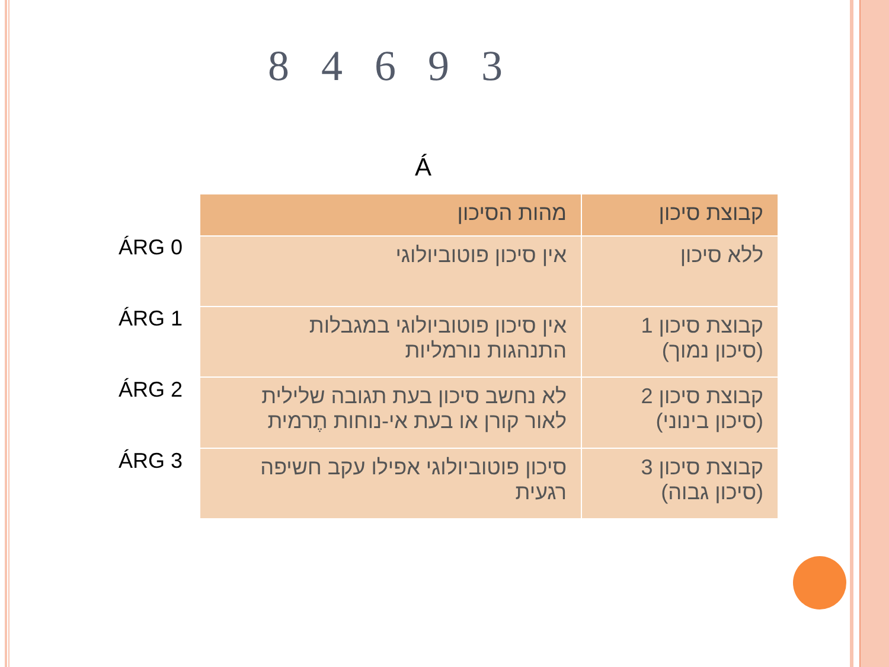8 4 6 9 3
Á
ÁRG 0
ÁRG 1
ÁRG 2
ÁRG 3
| קבוצת סיכון | מהות הסיכון |
| --- | --- |
| ללא סיכון | אין סיכון פוטוביולוגי |
| קבוצת סיכון 1 (סיכון נמוך) | אין סיכון פוטוביולוגי במגבלות התנהגות נורמליות |
| קבוצת סיכון 2 (סיכון בינוני) | לא נחשב סיכון בעת תגובה שלילית לאור קורן או בעת אי-נוחות תֶרמית |
| קבוצת סיכון 3 (סיכון גבוה) | סיכון פוטוביולוגי אפילו עקב חשיפה רגעית |